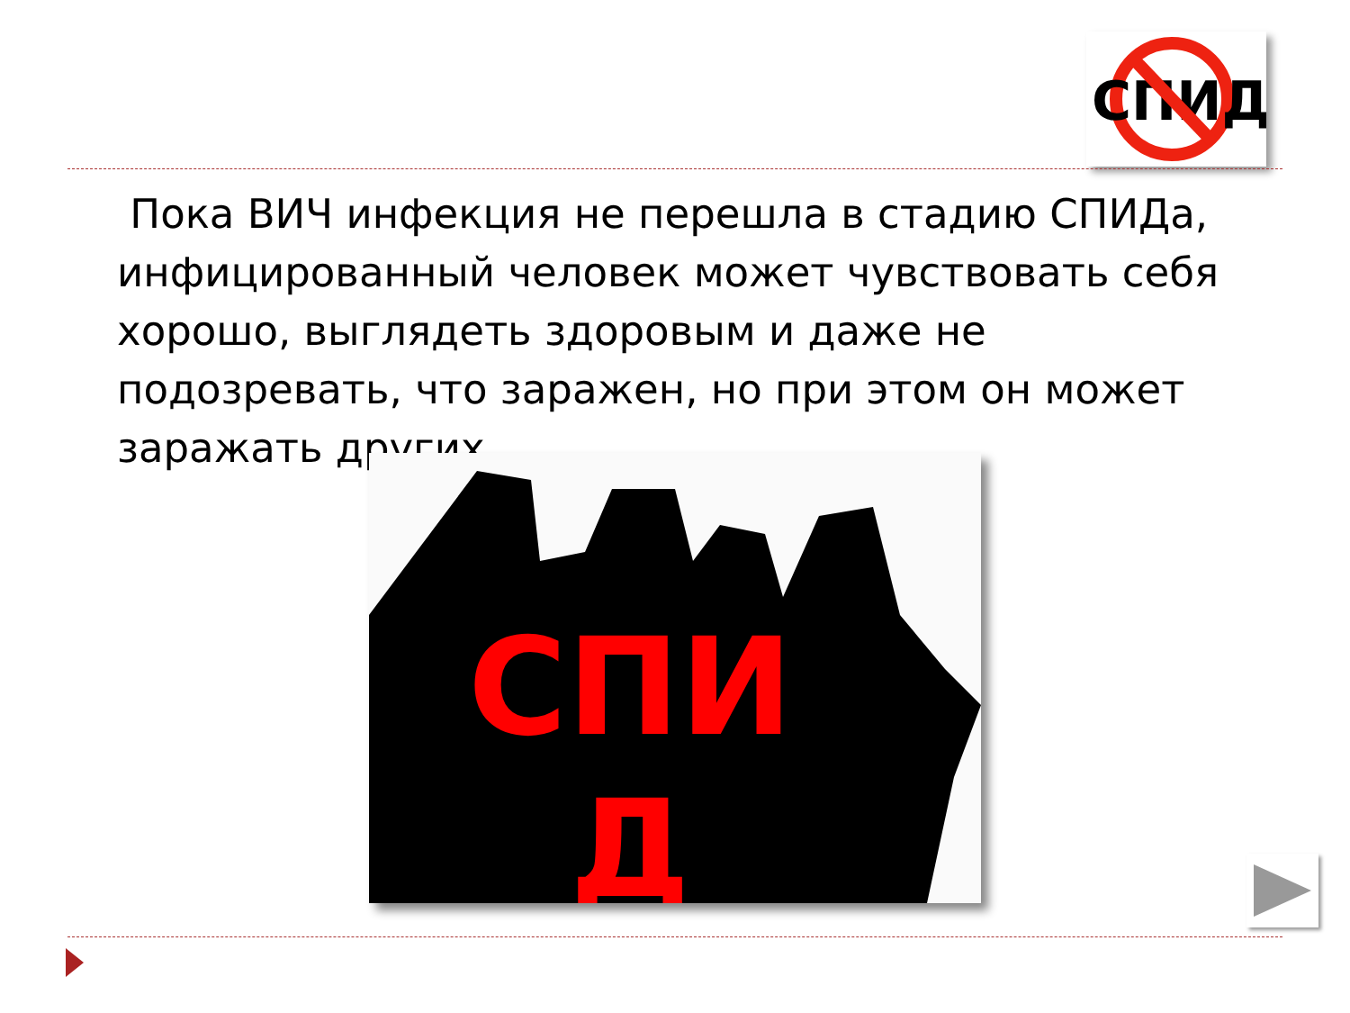СПИД
Пока ВИЧ инфекция не перешла в стадию СПИДа, инфицированный человек может чувствовать себя хорошо, выглядеть здоровым и даже не подозревать, что заражен, но при этом он может заражать других.
СПИ Д